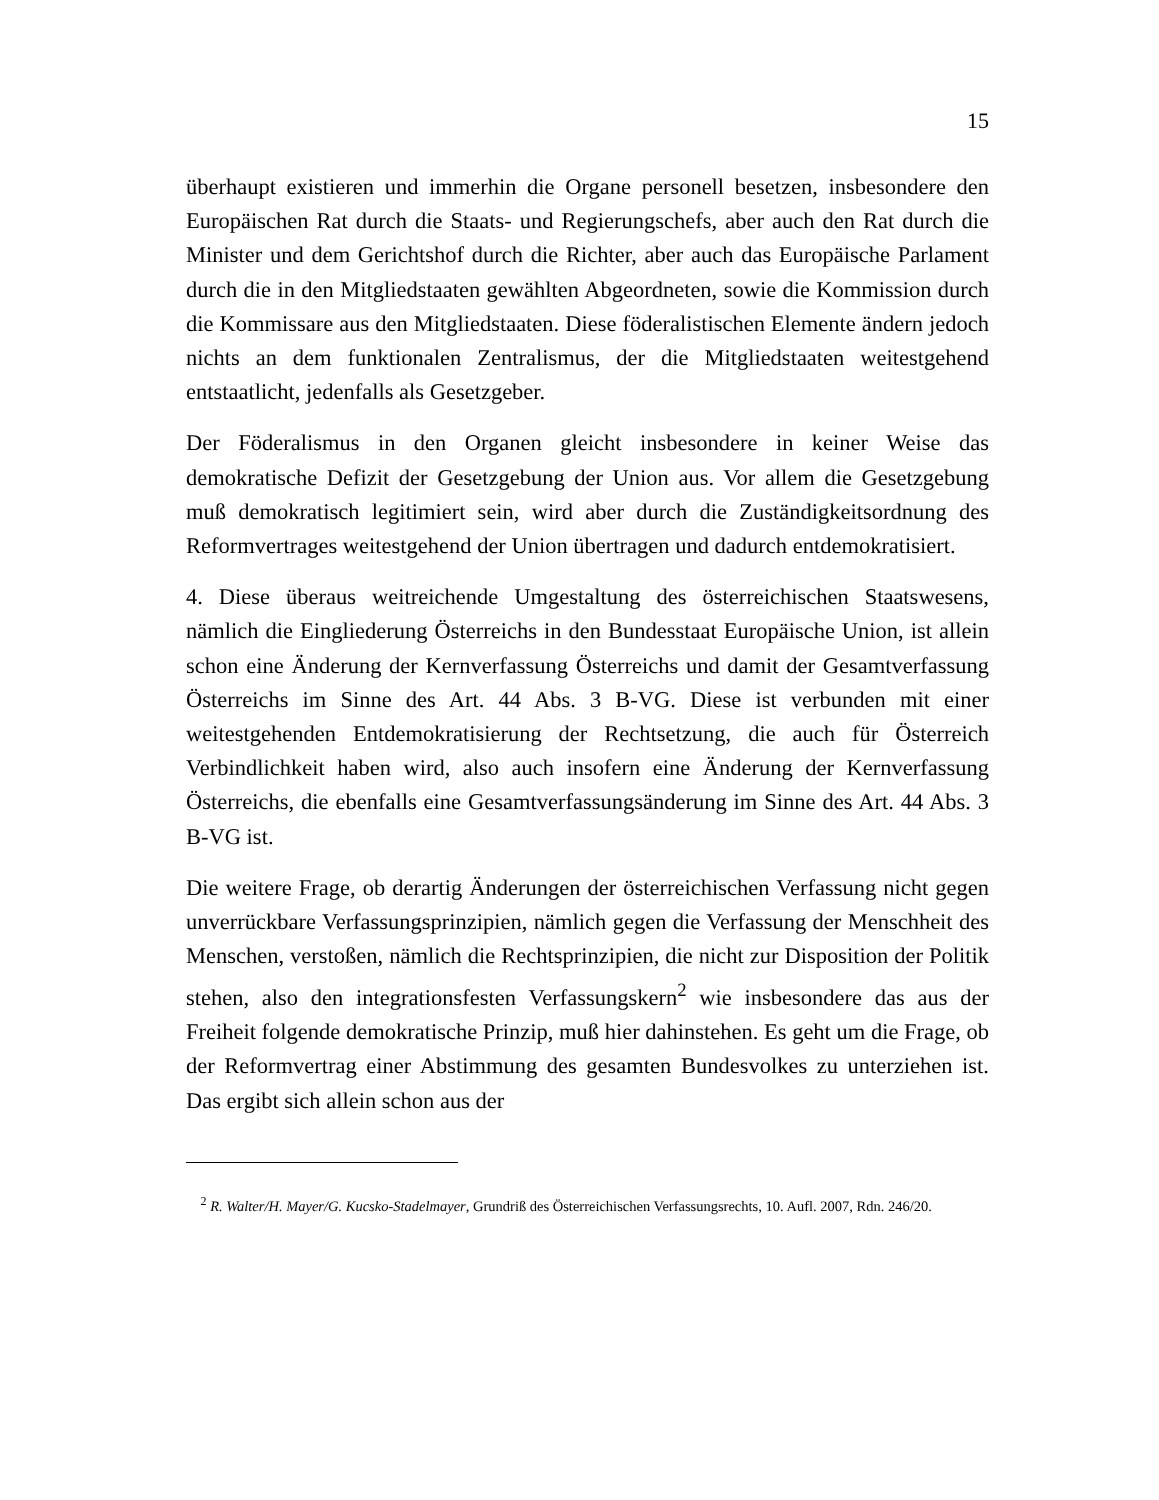15
überhaupt existieren und immerhin die Organe personell besetzen, insbesondere den Europäischen Rat durch die Staats- und Regierungschefs, aber auch den Rat durch die Minister und dem Gerichtshof durch die Richter, aber auch das Europäische Parlament durch die in den Mitgliedstaaten gewählten Abgeordneten, sowie die Kommission durch die Kommissare aus den Mitgliedstaaten. Diese föderalistischen Elemente ändern jedoch nichts an dem funktionalen Zentralismus, der die Mitgliedstaaten weitestgehend entstaatlicht, jedenfalls als Gesetzgeber.
Der Föderalismus in den Organen gleicht insbesondere in keiner Weise das demokratische Defizit der Gesetzgebung der Union aus. Vor allem die Gesetzgebung muß demokratisch legitimiert sein, wird aber durch die Zuständigkeitsordnung des Reformvertrages weitestgehend der Union übertragen und dadurch entdemokratisiert.
4. Diese überaus weitreichende Umgestaltung des österreichischen Staatswesens, nämlich die Eingliederung Österreichs in den Bundesstaat Europäische Union, ist allein schon eine Änderung der Kernverfassung Österreichs und damit der Gesamtverfassung Österreichs im Sinne des Art. 44 Abs. 3 B-VG. Diese ist verbunden mit einer weitestgehenden Entdemokratisierung der Rechtsetzung, die auch für Österreich Verbindlichkeit haben wird, also auch insofern eine Änderung der Kernverfassung Österreichs, die ebenfalls eine Gesamtverfassungsänderung im Sinne des Art. 44 Abs. 3 B-VG ist.
Die weitere Frage, ob derartig Änderungen der österreichischen Verfassung nicht gegen unverrückbare Verfassungsprinzipien, nämlich gegen die Verfassung der Menschheit des Menschen, verstoßen, nämlich die Rechtsprinzipien, die nicht zur Disposition der Politik stehen, also den integrationsfesten Verfassungskern<sup>2</sup> wie insbesondere das aus der Freiheit folgende demokratische Prinzip, muß hier dahinstehen. Es geht um die Frage, ob der Reformvertrag einer Abstimmung des gesamten Bundesvolkes zu unterziehen ist. Das ergibt sich allein schon aus der
<sup>2</sup> R. Walter/H. Mayer/G. Kucsko-Stadelmayer, Grundriß des Österreichischen Verfassungsrechts, 10. Aufl. 2007, Rdn. 246/20.